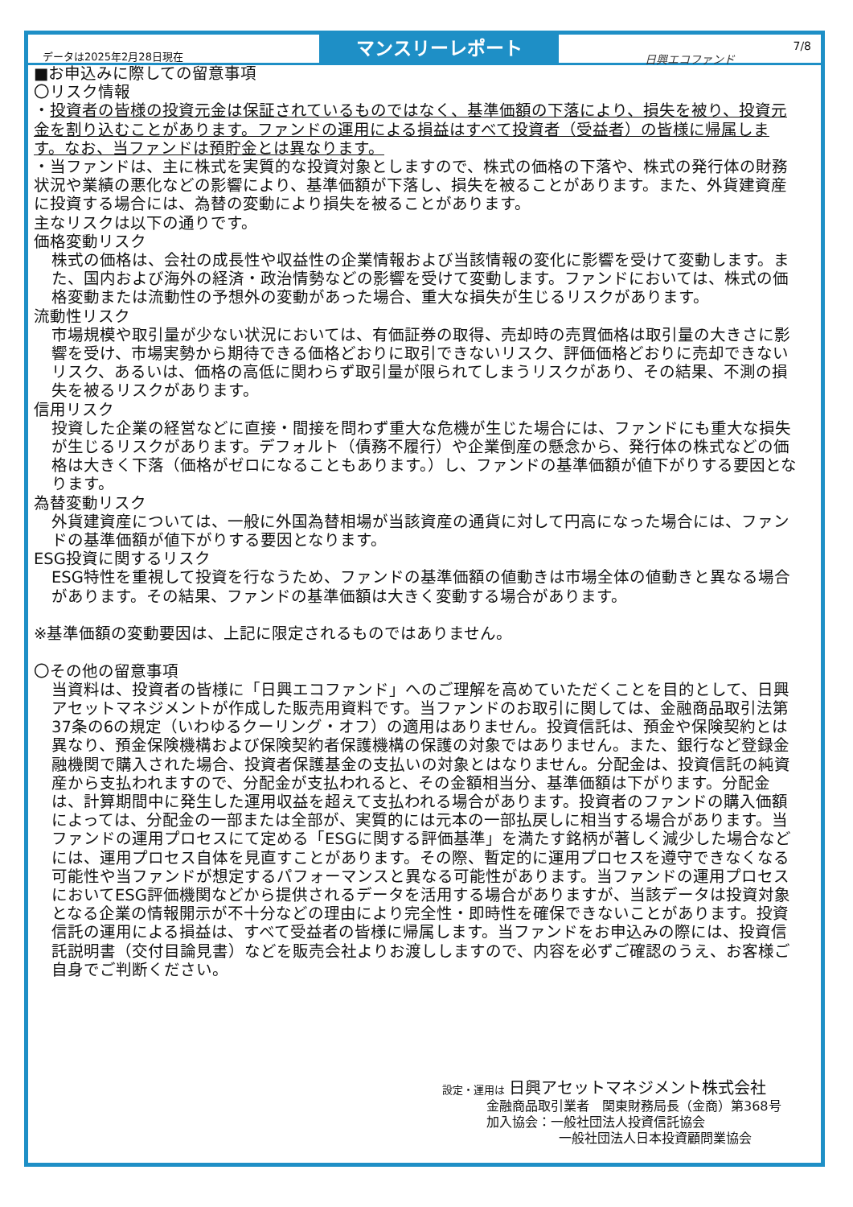データは2025年2月28日現在
マンスリーレポート
日興エコファンド 7/8
■お申込みに際しての留意事項
〇リスク情報
・投資者の皆様の投資元金は保証されているものではなく、基準価額の下落により、損失を被り、投資元金を割り込むことがあります。ファンドの運用による損益はすべて投資者（受益者）の皆様に帰属します。なお、当ファンドは預貯金とは異なります。
・当ファンドは、主に株式を実質的な投資対象としますので、株式の価格の下落や、株式の発行体の財務状況や業績の悪化などの影響により、基準価額が下落し、損失を被ることがあります。また、外貨建資産に投資する場合には、為替の変動により損失を被ることがあります。
主なリスクは以下の通りです。
価格変動リスク
株式の価格は、会社の成長性や収益性の企業情報および当該情報の変化に影響を受けて変動します。また、国内および海外の経済・政治情勢などの影響を受けて変動します。ファンドにおいては、株式の価格変動または流動性の予想外の変動があった場合、重大な損失が生じるリスクがあります。
流動性リスク
市場規模や取引量が少ない状況においては、有価証券の取得、売却時の売買価格は取引量の大きさに影響を受け、市場実勢から期待できる価格どおりに取引できないリスク、評価価格どおりに売却できないリスク、あるいは、価格の高低に関わらず取引量が限られてしまうリスクがあり、その結果、不測の損失を被るリスクがあります。
信用リスク
投資した企業の経営などに直接・間接を問わず重大な危機が生じた場合には、ファンドにも重大な損失が生じるリスクがあります。デフォルト（債務不履行）や企業倒産の懸念から、発行体の株式などの価格は大きく下落（価格がゼロになることもあります。）し、ファンドの基準価額が値下がりする要因となります。
為替変動リスク
外貨建資産については、一般に外国為替相場が当該資産の通貨に対して円高になった場合には、ファンドの基準価額が値下がりする要因となります。
ESG投資に関するリスク
ESG特性を重視して投資を行なうため、ファンドの基準価額の値動きは市場全体の値動きと異なる場合があります。その結果、ファンドの基準価額は大きく変動する場合があります。
※基準価額の変動要因は、上記に限定されるものではありません。
〇その他の留意事項
当資料は、投資者の皆様に「日興エコファンド」へのご理解を高めていただくことを目的として、日興アセットマネジメントが作成した販売用資料です。当ファンドのお取引に関しては、金融商品取引法第37条の6の規定（いわゆるクーリング・オフ）の適用はありません。投資信託は、預金や保険契約とは異なり、預金保険機構および保険契約者保護機構の保護の対象ではありません。また、銀行など登録金融機関で購入された場合、投資者保護基金の支払いの対象とはなりません。分配金は、投資信託の純資産から支払われますので、分配金が支払われると、その金額相当分、基準価額は下がります。分配金は、計算期間中に発生した運用収益を超えて支払われる場合があります。投資者のファンドの購入価額によっては、分配金の一部または全部が、実質的には元本の一部払戻しに相当する場合があります。当ファンドの運用プロセスにて定める「ESGに関する評価基準」を満たす銘柄が著しく減少した場合などには、運用プロセス自体を見直すことがあります。その際、暫定的に運用プロセスを遵守できなくなる可能性や当ファンドが想定するパフォーマンスと異なる可能性があります。当ファンドの運用プロセスにおいてESG評価機関などから提供されるデータを活用する場合がありますが、当該データは投資対象となる企業の情報開示が不十分などの理由により完全性・即時性を確保できないことがあります。投資信託の運用による損益は、すべて受益者の皆様に帰属します。当ファンドをお申込みの際には、投資信託説明書（交付目論見書）などを販売会社よりお渡ししますので、内容を必ずご確認のうえ、お客様ご自身でご判断ください。
設定・運用は 日興アセットマネジメント株式会社
金融商品取引業者　関東財務局長（金商）第368号
加入協会：一般社団法人投資信託協会
一般社団法人日本投資顧問業協会